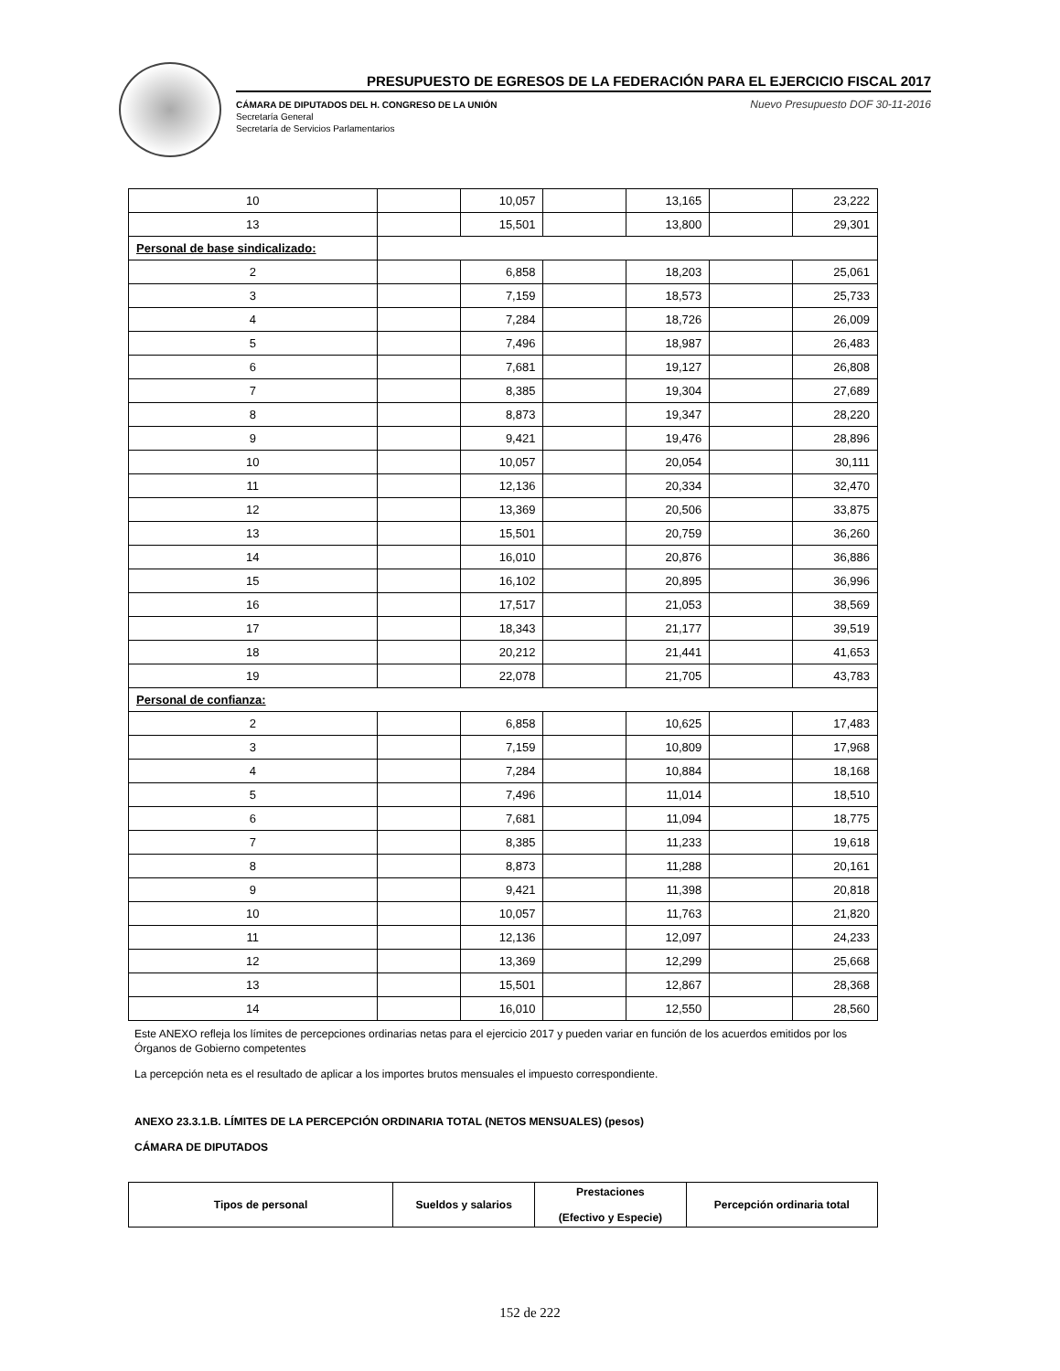PRESUPUESTO DE EGRESOS DE LA FEDERACIÓN PARA EL EJERCICIO FISCAL 2017
CÁMARA DE DIPUTADOS DEL H. CONGRESO DE LA UNIÓN
Secretaría General
Secretaría de Servicios Parlamentarios
Nuevo Presupuesto DOF 30-11-2016
| 10 | | 10,057 | | 13,165 | | 23,222 |
| 13 | | 15,501 | | 13,800 | | 29,301 |
| Personal de base sindicalizado: | | | | | | |
| 2 | | 6,858 | | 18,203 | | 25,061 |
| 3 | | 7,159 | | 18,573 | | 25,733 |
| 4 | | 7,284 | | 18,726 | | 26,009 |
| 5 | | 7,496 | | 18,987 | | 26,483 |
| 6 | | 7,681 | | 19,127 | | 26,808 |
| 7 | | 8,385 | | 19,304 | | 27,689 |
| 8 | | 8,873 | | 19,347 | | 28,220 |
| 9 | | 9,421 | | 19,476 | | 28,896 |
| 10 | | 10,057 | | 20,054 | | 30,111 |
| 11 | | 12,136 | | 20,334 | | 32,470 |
| 12 | | 13,369 | | 20,506 | | 33,875 |
| 13 | | 15,501 | | 20,759 | | 36,260 |
| 14 | | 16,010 | | 20,876 | | 36,886 |
| 15 | | 16,102 | | 20,895 | | 36,996 |
| 16 | | 17,517 | | 21,053 | | 38,569 |
| 17 | | 18,343 | | 21,177 | | 39,519 |
| 18 | | 20,212 | | 21,441 | | 41,653 |
| 19 | | 22,078 | | 21,705 | | 43,783 |
| Personal de confianza: | | | | | | |
| 2 | | 6,858 | | 10,625 | | 17,483 |
| 3 | | 7,159 | | 10,809 | | 17,968 |
| 4 | | 7,284 | | 10,884 | | 18,168 |
| 5 | | 7,496 | | 11,014 | | 18,510 |
| 6 | | 7,681 | | 11,094 | | 18,775 |
| 7 | | 8,385 | | 11,233 | | 19,618 |
| 8 | | 8,873 | | 11,288 | | 20,161 |
| 9 | | 9,421 | | 11,398 | | 20,818 |
| 10 | | 10,057 | | 11,763 | | 21,820 |
| 11 | | 12,136 | | 12,097 | | 24,233 |
| 12 | | 13,369 | | 12,299 | | 25,668 |
| 13 | | 15,501 | | 12,867 | | 28,368 |
| 14 | | 16,010 | | 12,550 | | 28,560 |
Este ANEXO refleja los límites de percepciones ordinarias netas para el ejercicio 2017 y pueden variar en función de los acuerdos emitidos por los Órganos de Gobierno competentes
La percepción neta es el resultado de aplicar a los importes brutos mensuales el impuesto correspondiente.
ANEXO 23.3.1.B. LÍMITES DE LA PERCEPCIÓN ORDINARIA TOTAL (NETOS MENSUALES) (pesos)
CÁMARA DE DIPUTADOS
| Tipos de personal | Sueldos y salarios | Prestaciones (Efectivo y Especie) | Percepción ordinaria total |
| --- | --- | --- | --- |
152 de 222